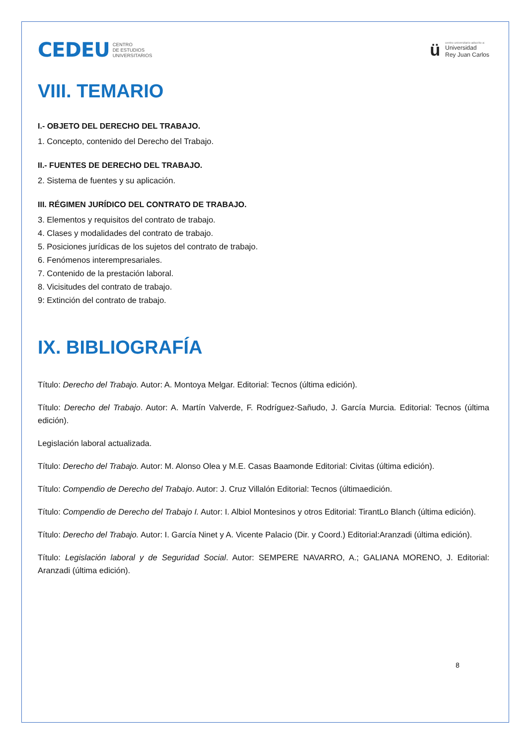CEDEU CENTRO
DE ESTUDIOS
UNIVERSITARIOS
ü
centro universitario adscrito a:
Universidad
Rey Juan Carlos
VIII. TEMARIO
I.- OBJETO DEL DERECHO DEL TRABAJO.
1. Concepto, contenido del Derecho del Trabajo.
II.- FUENTES DE DERECHO DEL TRABAJO.
2. Sistema de fuentes y su aplicación.
III. RÉGIMEN JURÍDICO DEL CONTRATO DE TRABAJO.
3. Elementos y requisitos del contrato de trabajo.
4. Clases y modalidades del contrato de trabajo.
5. Posiciones jurídicas de los sujetos del contrato de trabajo.
6. Fenómenos interempresariales.
7. Contenido de la prestación laboral.
8. Vicisitudes del contrato de trabajo.
9: Extinción del contrato de trabajo.
IX. BIBLIOGRAFÍA
Título: Derecho del Trabajo. Autor: A. Montoya Melgar. Editorial: Tecnos (última edición).
Título: Derecho del Trabajo. Autor: A. Martín Valverde, F. Rodríguez-Sañudo, J. García Murcia. Editorial: Tecnos (última edición).
Legislación laboral actualizada.
Título: Derecho del Trabajo. Autor: M. Alonso Olea y M.E. Casas Baamonde Editorial: Civitas (última edición).
Título: Compendio de Derecho del Trabajo. Autor: J. Cruz Villalón Editorial: Tecnos (últimaedición.
Título: Compendio de Derecho del Trabajo I. Autor: I. Albiol Montesinos y otros Editorial: TirantLo Blanch (última edición).
Título: Derecho del Trabajo. Autor: I. García Ninet y A. Vicente Palacio (Dir. y Coord.) Editorial:Aranzadi (última edición).
Título: Legislación laboral y de Seguridad Social. Autor: SEMPERE NAVARRO, A.; GALIANA MORENO, J. Editorial: Aranzadi (última edición).
8